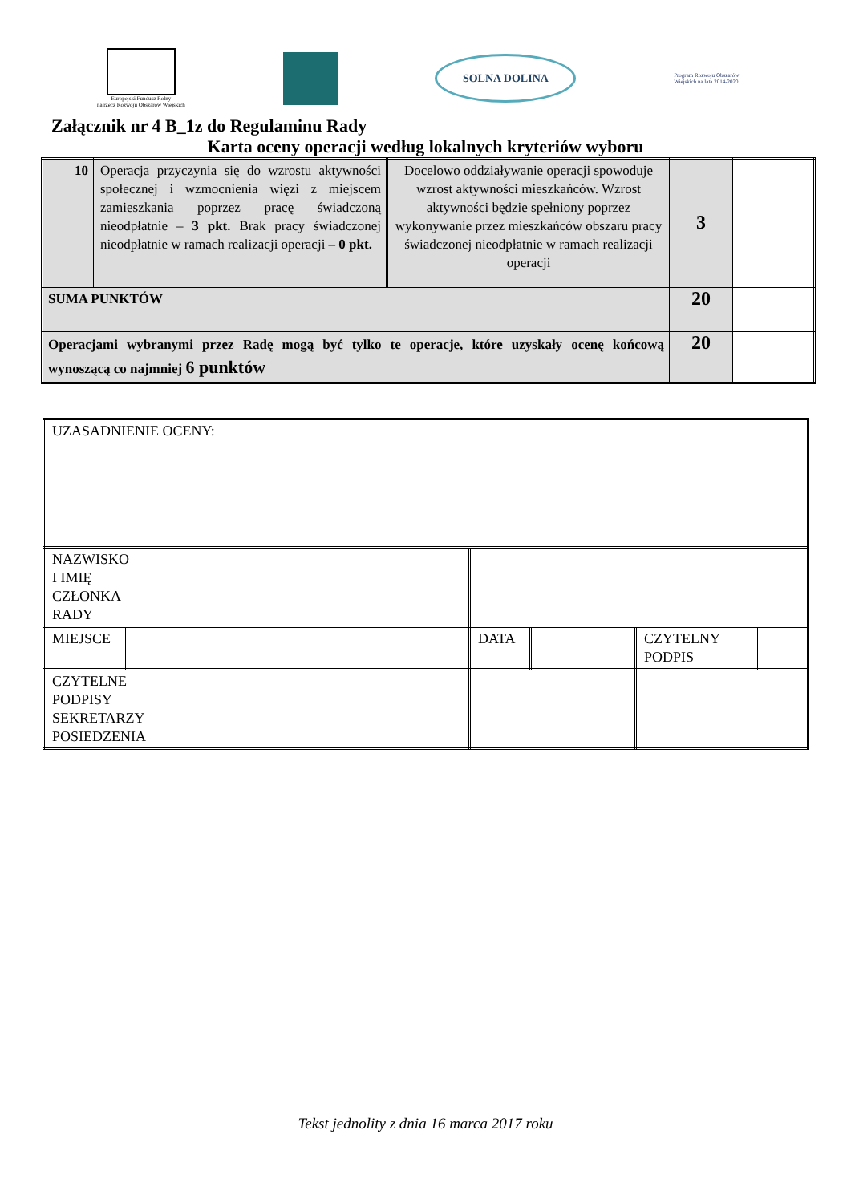Europejski Fundusz Rolny
na rzecz Rozwoju Obszarów Wiejskich
SOLNA DOLINA
Program Rozwoju Obszarów Wiejskich na lata 2014-2020
Załącznik nr 4 B_1z do Regulaminu Rady
Karta oceny operacji według lokalnych kryteriów wyboru
| 10 | Operacja przyczynia się do wzrostu aktywności społecznej i wzmocnienia więzi z miejscem zamieszkania poprzez pracę świadczoną nieodpłatnie – 3 pkt. Brak pracy świadczonej nieodpłatnie w ramach realizacji operacji – 0 pkt. | Docelowo oddziaływanie operacji spowoduje wzrost aktywności mieszkańców. Wzrost aktywności będzie spełniony poprzez wykonywanie przez mieszkańców obszaru pracy świadczonej nieodpłatnie w ramach realizacji operacji | 3 | |
| SUMA PUNKTÓW | | | 20 | |
| Operacjami wybranymi przez Radę mogą być tylko te operacje, które uzyskały ocenę końcową wynoszącą co najmniej 6 punktów | | | 20 | |
| UZASADNIENIE OCENY: | | | | | | |
| NAZWISKO I IMIĘ CZŁONKA RADY | | | | | | |
| MIEJSCE | | | DATA | | CZYTELNY PODPIS | |
| CZYTELNE PODPISY SEKRETARZY POSIEDZENIA | | | | | | |
Tekst jednolity z dnia 16 marca 2017 roku